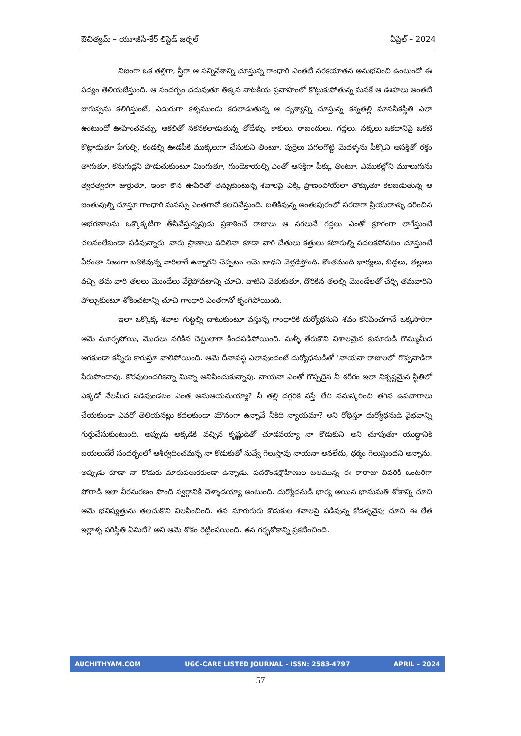ఔచిత్యమ్ – యూజీసీ-కేర్ లిస్టెడ్ జర్నల్ ఏప్రిల్ – 2024
నిజంగా ఒక తల్లిగా, స్త్రీగా ఆ సన్నివేశాన్ని చూస్తున్న గాంధారి ఎంతటి నరకయాతన అనుభవించి ఉంటుందో ఈ పద్యం తెలియజేస్తుంది. ఆ సందర్భం చదువుతూ తిక్కన నాటకీయ ప్రవాహంలో కొట్టుకుపోతున్న మనకే ఆ ఊహలు అంతటి జుగుప్సను కలిగిస్తుంటే, ఎదురుగా కళ్ళముందు కదలాడుతున్న ఆ దృశ్యాన్ని చూస్తున్న కన్నతల్లి మానసికస్థితి ఎలా ఉంటుందో ఊహించవచ్చు. ఆకలితో నకనకలాడుతున్న తోడేళ్ళు, కాకులు, రాబందులు, గద్దలు, నక్కలు ఒకదానిపై ఒకటి కొట్లాడుతూ పేగుల్ని, కండల్ని ఊడపీకి ముక్కలుగా చేసుకుని తింటూ, పుర్రెలు పగలగొట్టి మెదళ్ళను పీక్కొని ఆసక్తితో రక్తం తాగుతూ, కనుగుడ్లని పొడుచుకుంటూ మింగుతూ, గుండెకాయల్ని ఎంతో ఆసక్తిగా పీక్కు తింటూ, ఎముకల్లోని మూలుగును త్వరత్వరగా జుర్రుతూ, ఇంకా కొన ఊపిరితో తన్నుకుంటున్న శవాలపై ఎక్కి ప్రాణంపోయేలా తొక్కుతూ కలబడుతున్న ఆ జంతువుల్ని చూస్తూ గాంధారి మనస్సు ఎంతగానో కలచివేస్తుంది. బతికివున్న అంతఃపురంలో సరదాగా ప్రియురాళ్ళు ధరించిన ఆభరణాలను ఒక్కొక్కటిగా తీసివేస్తున్నపుడు ప్రకాశించే రాజులు ఆ నగలునే గద్దలు ఎంతో క్రూరంగా లాగేస్తుంటే చలనంలేకుండా పడివున్నారు. వారు ప్రాణాలు వదిలినా కూడా వారి చేతులు కత్తులు కటారుల్ని వదలకపోవటం చూస్తుంటే వీరంతా నిజంగా బతికివున్న వారిలాగే ఉన్నారని చెప్పటం ఆమె బాధని వెళ్లడిస్తోంది. కొంతమంది భార్యలు, బిడ్డలు, తల్లులు వచ్చి తమ వారి తలలు మొండేలు వేరైపోవటాన్ని చూచి, వాటిని వెతుకుతూ, దొరికిన తలల్ని మొండేలతో చేర్చి తమవారిని పోల్చుకుంటూ శోకించటాన్ని చూచి గాంధారి ఎంతగానో కృంగిపోయింది.
ఇలా ఒక్కొక్క శవాల గుట్టల్ని దాటుకుంటూ వస్తున్న గాంధారికి దుర్యోధనుని శవం కనిపించగానే ఒక్కసారిగా ఆమె మూర్ఛపోయి, మొదలు నరికిన చెట్టులాగా కిందపడిపోయింది. మళ్ళీ తేరుకొని విశాలమైన కుమారుడి రొమ్ముమీద ఆగకుండా కన్నీరు కారుస్తూ వాలిపోయింది. ఆమె దీనావస్థ ఎలావుందంటే దుర్యోధనుడితో ‘నాయనా రాజులలో గొప్పవాడిగా పేరుపొందావు. కౌరవులందరికన్నా మిన్నా అనిపించుకున్నావు. నాయనా ఎంతో గొప్పదైన నీ శరీరం ఇలా నికృష్టమైన స్థితిలో ఎక్కడో నేలమీద పడివుండటం ఎంత అనుఆయమయ్యా? నీ తల్లి దగ్గరికి వస్తే లేచి నమస్కరించి తగిన ఉపచారాలు చేయకుండా ఎవరో తెలియనట్లు కదలకుండా మౌనంగా ఉన్నావే నీకిది న్యాయమా? అని రోధిస్తూ దుర్యోధనుడి వైభవాన్ని గుర్తుచేసుకుంటుంది. అప్పుడు అక్కడికి వచ్చిన కృష్ణుడితో చూడవయ్యా నా కొడుకుని అని చూపుతూ యుద్ధానికి బయలుదేరే సందర్భంలో ఆశీర్వదించమన్న నా కొడుకుతో నువ్వే గెలుస్తావు నాయనా అనలేదు, ధర్మం గెలుస్తుందని అన్నాను. అప్పుడు కూడా నా కొడుకు మారుపలుకకుండా ఉన్నాడు. పదకొండక్షౌహిణుల బలమున్న ఈ రారాజు చివరికి ఒంటరిగా పోరాడి ఇలా వీరమరణం పొంది స్వర్గానికి వెళ్ళాడయ్యా అంటుంది. దుర్యోధనుడి భార్య అయిన భానుమతి శోకాన్ని చూచి ఆమె భవిష్యత్తును తలచుకొని విలపించింది. తన నూరుగురు కొడుకుల శవాలపై పడివున్న కోడళ్ళవైపు చూచి ఈ లేత ఇల్లాళ్ళ పరిస్థితి ఏమిటి? అని ఆమె శోకం రెట్టింపయింది. తన గర్భశోకాన్ని ప్రకటించింది.
AUCHITHYAM.COM UGC-CARE LISTED JOURNAL - ISSN: 2583-4797 APRIL – 2024
57